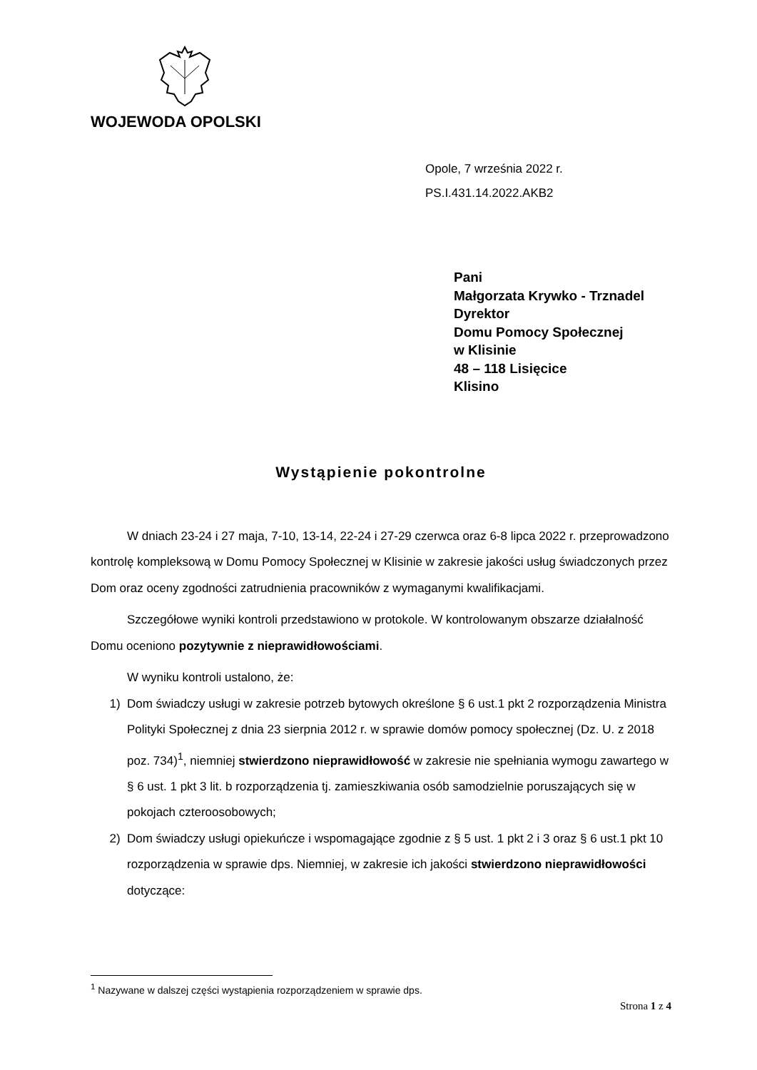WOJEWODA OPOLSKI
Opole, 7 września 2022 r.
PS.I.431.14.2022.AKB2
Pani
Małgorzata Krywko - Trznadel
Dyrektor
Domu Pomocy Społecznej
w Klisinie
48 – 118 Lisięcice
Klisino
Wystąpienie pokontrolne
W dniach 23-24 i 27 maja, 7-10, 13-14, 22-24 i 27-29 czerwca oraz 6-8 lipca 2022 r. przeprowadzono kontrolę kompleksową w Domu Pomocy Społecznej w Klisinie w zakresie jakości usług świadczonych przez Dom oraz oceny zgodności zatrudnienia pracowników z wymaganymi kwalifikacjami.
Szczegółowe wyniki kontroli przedstawiono w protokole. W kontrolowanym obszarze działalność Domu oceniono pozytywnie z nieprawidłowościami.
W wyniku kontroli ustalono, że:
1) Dom świadczy usługi w zakresie potrzeb bytowych określone § 6 ust.1 pkt 2 rozporządzenia Ministra Polityki Społecznej z dnia 23 sierpnia 2012 r. w sprawie domów pomocy społecznej (Dz. U. z 2018 poz. 734)<sup>1</sup>, niemniej stwierdzono nieprawidłowość w zakresie nie spełniania wymogu zawartego w § 6 ust. 1 pkt 3 lit. b rozporządzenia tj. zamieszkiwania osób samodzielnie poruszających się w pokojach czteroosobowych;
2) Dom świadczy usługi opiekuńcze i wspomagające zgodnie z § 5 ust. 1 pkt 2 i 3 oraz § 6 ust.1 pkt 10 rozporządzenia w sprawie dps. Niemniej, w zakresie ich jakości stwierdzono nieprawidłowości dotyczące:
<sup>1</sup> Nazywane w dalszej części wystąpienia rozporządzeniem w sprawie dps.
Strona 1 z 4